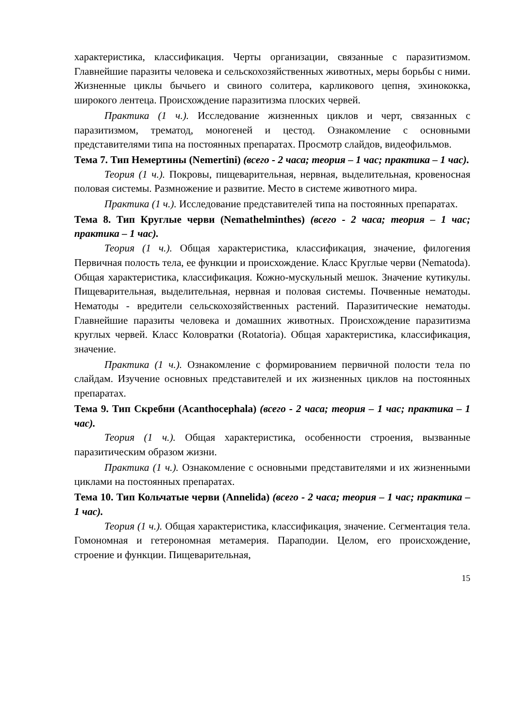характеристика, классификация. Черты организации, связанные с паразитизмом. Главнейшие паразиты человека и сельскохозяйственных животных, меры борьбы с ними. Жизненные циклы бычьего и свиного солитера, карликового цепня, эхинококка, широкого лентеца. Происхождение паразитизма плоских червей.
Практика (1 ч.). Исследование жизненных циклов и черт, связанных с паразитизмом, трематод, моногеней и цестод. Ознакомление с основными представителями типа на постоянных препаратах. Просмотр слайдов, видеофильмов.
Тема 7. Тип Немертины (Nemertini) (всего - 2 часа; теория – 1 час; практика – 1 час).
Теория (1 ч.). Покровы, пищеварительная, нервная, выделительная, кровеносная половая системы. Размножение и развитие. Место в системе животного мира.
Практика (1 ч.). Исследование представителей типа на постоянных препаратах.
Тема 8. Тип Круглые черви (Nemathelminthes) (всего - 2 часа; теория – 1 час; практика – 1 час).
Теория (1 ч.). Общая характеристика, классификация, значение, филогения Первичная полость тела, ее функции и происхождение. Класс Круглые черви (Nematoda). Общая характеристика, классификация. Кожно-мускульный мешок. Значение кутикулы. Пищеварительная, выделительная, нервная и половая системы. Почвенные нематоды. Нематоды - вредители сельскохозяйственных растений. Паразитические нематоды. Главнейшие паразиты человека и домашних животных. Происхождение паразитизма круглых червей. Класс Коловратки (Rotatoria). Общая характеристика, классификация, значение.
Практика (1 ч.). Ознакомление с формированием первичной полости тела по слайдам. Изучение основных представителей и их жизненных циклов на постоянных препаратах.
Тема 9. Тип Скребни (Acanthocephala) (всего - 2 часа; теория – 1 час; практика – 1 час).
Теория (1 ч.). Общая характеристика, особенности строения, вызванные паразитическим образом жизни.
Практика (1 ч.). Ознакомление с основными представителями и их жизненными циклами на постоянных препаратах.
Тема 10. Тип Кольчатые черви (Annelida) (всего - 2 часа; теория – 1 час; практика – 1 час).
Теория (1 ч.). Общая характеристика, классификация, значение. Сегментация тела. Гомономная и гетерономная метамерия. Параподии. Целом, его происхождение, строение и функции. Пищеварительная,
15